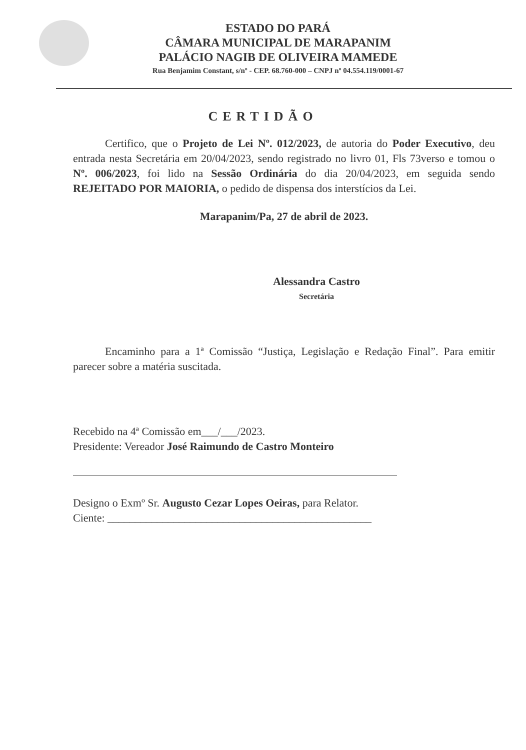ESTADO DO PARÁ
CÂMARA MUNICIPAL DE MARAPANIM
PALÁCIO NAGIB DE OLIVEIRA MAMEDE
Rua Benjamim Constant, s/nº - CEP. 68.760-000 – CNPJ nº 04.554.119/0001-67
CERTIDÃO
Certifico, que o Projeto de Lei Nº. 012/2023, de autoria do Poder Executivo, deu entrada nesta Secretária em 20/04/2023, sendo registrado no livro 01, Fls 73verso e tomou o Nº. 006/2023, foi lido na Sessão Ordinária do dia 20/04/2023, em seguida sendo REJEITADO POR MAIORIA, o pedido de dispensa dos interstícios da Lei.
Marapanim/Pa, 27 de abril de 2023.
Alessandra Castro
Secretária
Encaminho para a 1ª Comissão “Justiça, Legislação e Redação Final”. Para emitir parecer sobre a matéria suscitada.
Recebido na 4ª Comissão em___/___/2023.
Presidente: Vereador José Raimundo de Castro Monteiro
Designo o Exmº Sr. Augusto Cezar Lopes Oeiras, para Relator.
Ciente: ________________________________________________